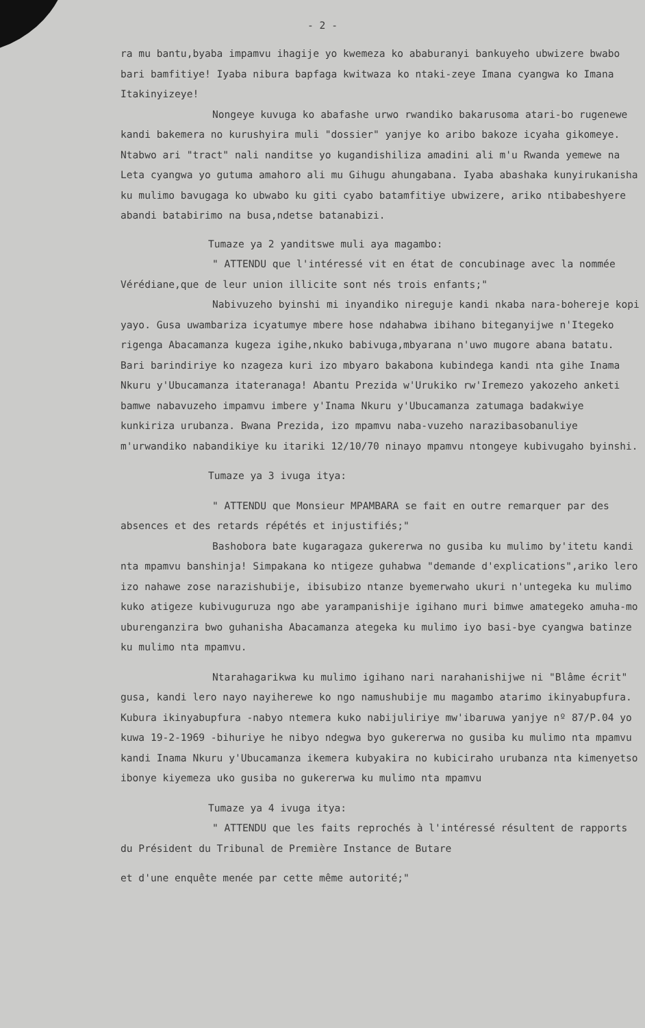- 2 -
ra mu bantu,byaba impamvu ihagije yo kwemeza ko ababuranyi bankuyeho ubwizere bwabo bari bamfitiye! Iyaba nibura bapfaga kwitwaza ko ntaki-zeye Imana cyangwa ko Imana Itakinyizeye!
Nongeye kuvuga ko abafashe urwo rwandiko bakarusoma atari-bo rugenewe kandi bakemera no kurushyira muli "dossier" yanjye ko aribo bakoze icyaha gikomeye. Ntabwo ari "tract" nali nanditse yo kugandishiliza amadini ali m'u Rwanda yemewe na Leta cyangwa yo gutuma amahoro ali mu Gihugu ahungabana. Iyaba abashaka kunyirukanisha ku mulimo bavugaga ko ubwabo ku giti cyabo batamfitiye ubwizere, ariko ntibabeshyere abandi batabirimo na busa,ndetse batanabizi.
Tumaze ya 2 yanditswe muli aya magambo:
" ATTENDU que l'intéressé vit en état de concubinage avec la nommée Vérédiane,que de leur union illicite sont nés trois enfants;"
Nabivuzeho byinshi mi inyandiko nireguje kandi nkaba nara-bohereje kopi yayo. Gusa uwambariza icyatumye mbere hose ndahabwa ibihano biteganyijwe n'Itegeko rigenga Abacamanza kugeza igihe,nkuko babivuga,mbyarana n'uwo mugore abana batatu. Bari barindiriye ko nzageza kuri izo mbyaro bakabona kubindega kandi nta gihe Inama Nkuru y'Ubucamanza itateranaga! Abantu Prezida w'Urukiko rw'Iremezo yakozeho anketi bamwe nabavuzeho impamvu imbere y'Inama Nkuru y'Ubucamanza zatumaga badakwiye kunkiriza urubanza. Bwana Prezida, izo mpamvu naba-vuzeho narazibasobanuliye m'urwandiko nabandikiye ku itariki 12/10/70 ninayo mpamvu ntongeye kubivugaho byinshi.
Tumaze ya 3 ivuga itya:
" ATTENDU que Monsieur MPAMBARA se fait en outre remarquer par des absences et des retards répétés et injustifiés;"
Bashobora bate kugaragaza gukererwa no gusiba ku mulimo by'itetu kandi nta mpamvu banshinja! Simpakana ko ntigeze guhabwa "demande d'explications",ariko lero izo nahawe zose narazishubije, ibisubizo ntanze byemerwaho ukuri n'untegeka ku mulimo kuko atigeze kubivuguruza ngo abe yarampanishije igihano muri bimwe amategeko amuha-mo uburenganzira bwo guhanisha Abacamanza ategeka ku mulimo iyo basi-bye cyangwa batinze ku mulimo nta mpamvu.
Ntarahagarikwa ku mulimo igihano nari narahanishijwe ni "Blâme écrit" gusa, kandi lero nayo nayiherewe ko ngo namushubije mu magambo atarimo ikinyabupfura. Kubura ikinyabupfura -nabyo ntemera kuko nabijuliriye mw'ibaruwa yanjye nº 87/P.04 yo kuwa 19-2-1969 -bihuriye he nibyo ndegwa byo gukererwa no gusiba ku mulimo nta mpamvu kandi Inama Nkuru y'Ubucamanza ikemera kubyakira no kubiciraho urubanza nta kimenyetso ibonye kiyemeza uko gusiba no gukererwa ku mulimo nta mpamvu
Tumaze ya 4 ivuga itya:
" ATTENDU que les faits reprochés à l'intéressé résultent de rapports du Président du Tribunal de Première Instance de Butare
et d'une enquête menée par cette même autorité;"